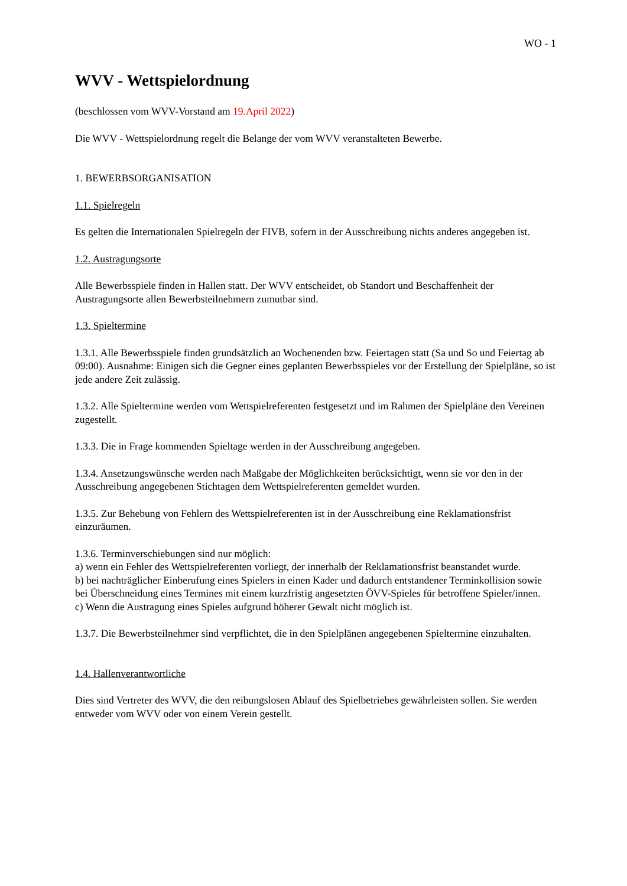WO - 1
WVV - Wettspielordnung
(beschlossen vom WVV-Vorstand am 19.April 2022)
Die WVV - Wettspielordnung regelt die Belange der vom WVV veranstalteten Bewerbe.
1. BEWERBSORGANISATION
1.1. Spielregeln
Es gelten die Internationalen Spielregeln der FIVB, sofern in der Ausschreibung nichts anderes angegeben ist.
1.2. Austragungsorte
Alle Bewerbsspiele finden in Hallen statt. Der WVV entscheidet, ob Standort und Beschaffenheit der Austragungsorte allen Bewerbsteilnehmern zumutbar sind.
1.3. Spieltermine
1.3.1. Alle Bewerbsspiele finden grundsätzlich an Wochenenden bzw. Feiertagen statt (Sa und So und Feiertag ab 09:00). Ausnahme: Einigen sich die Gegner eines geplanten Bewerbsspieles vor der Erstellung der Spielpläne, so ist jede andere Zeit zulässig.
1.3.2. Alle Spieltermine werden vom Wettspielreferenten festgesetzt und im Rahmen der Spielpläne den Vereinen zugestellt.
1.3.3. Die in Frage kommenden Spieltage werden in der Ausschreibung angegeben.
1.3.4. Ansetzungswünsche werden nach Maßgabe der Möglichkeiten berücksichtigt, wenn sie vor den in der Ausschreibung angegebenen Stichtagen dem Wettspielreferenten gemeldet wurden.
1.3.5. Zur Behebung von Fehlern des Wettspielreferenten ist in der Ausschreibung eine Reklamationsfrist einzuräumen.
1.3.6. Terminverschiebungen sind nur möglich:
a) wenn ein Fehler des Wettspielreferenten vorliegt, der innerhalb der Reklamationsfrist beanstandet wurde.
b) bei nachträglicher Einberufung eines Spielers in einen Kader und dadurch entstandener Terminkollision sowie bei Überschneidung eines Termines mit einem kurzfristig angesetzten ÖVV-Spieles für betroffene Spieler/innen.
c) Wenn die Austragung eines Spieles aufgrund höherer Gewalt nicht möglich ist.
1.3.7. Die Bewerbsteilnehmer sind verpflichtet, die in den Spielplänen angegebenen Spieltermine einzuhalten.
1.4. Hallenverantwortliche
Dies sind Vertreter des WVV, die den reibungslosen Ablauf des Spielbetriebes gewährleisten sollen. Sie werden entweder vom WVV oder von einem Verein gestellt.